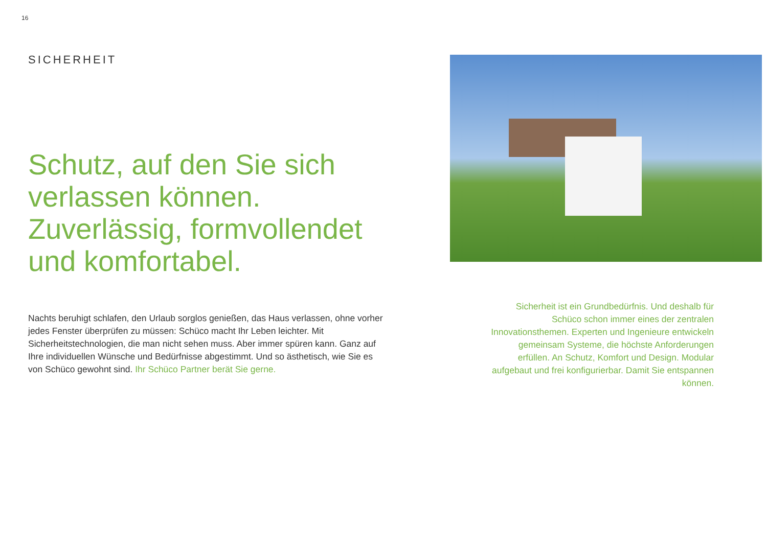16
SICHERHEIT
Schutz, auf den Sie sich verlassen können. Zuverlässig, formvollendet und komfortabel.
Nachts beruhigt schlafen, den Urlaub sorglos genießen, das Haus verlassen, ohne vorher jedes Fenster überprüfen zu müssen: Schüco macht Ihr Leben leichter. Mit Sicherheitstechnologien, die man nicht sehen muss. Aber immer spüren kann. Ganz auf Ihre individuellen Wünsche und Bedürfnisse abgestimmt. Und so ästhe­tisch, wie Sie es von Schüco gewohnt sind. Ihr Schüco Partner berät Sie gerne.
Sicherheit ist ein Grundbedürfnis. Und deshalb für Schüco schon immer eines der zentralen Innovationsthemen. Experten und Ingenieure entwickeln gemeinsam Systeme, die höchste Anforderungen erfüllen. An Schutz, Komfort und Design. Modular aufgebaut und frei konfigurierbar. Damit Sie entspannen können.